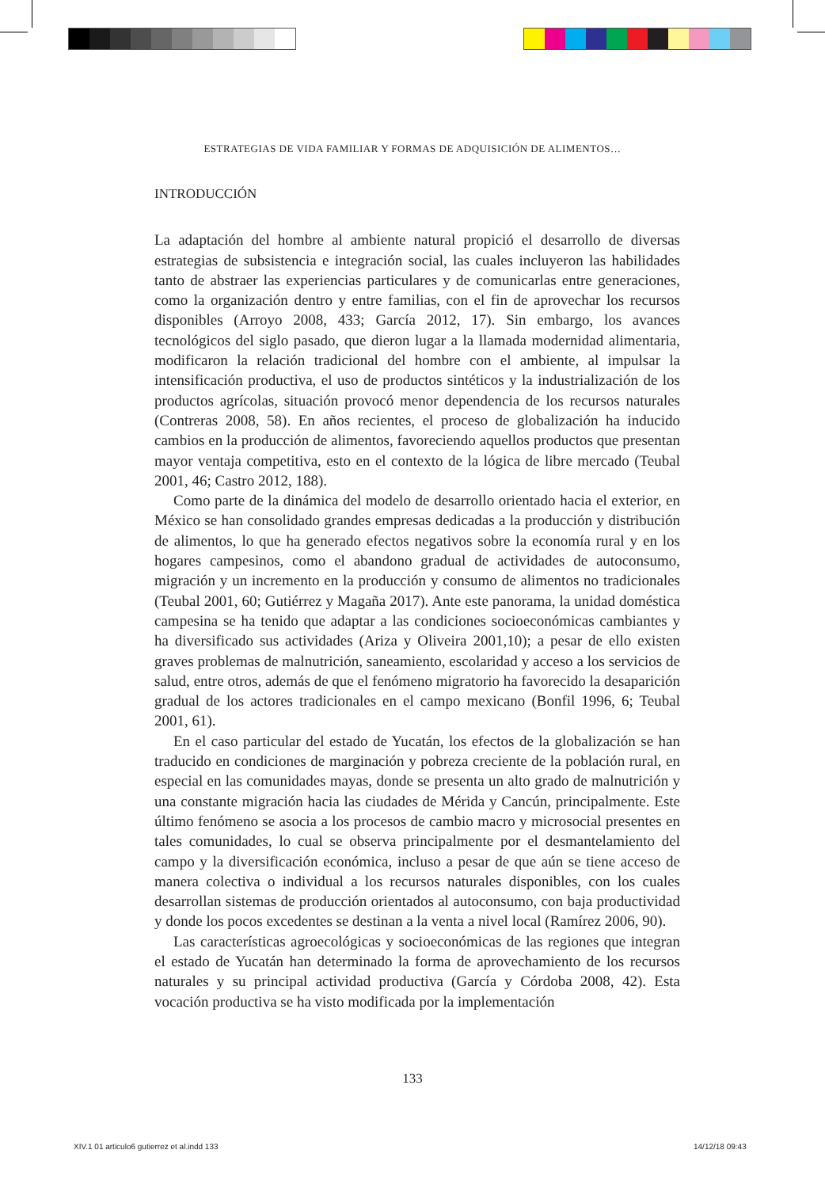ESTRATEGIAS DE VIDA FAMILIAR Y FORMAS DE ADQUISICIÓN DE ALIMENTOS…
INTRODUCCIÓN
La adaptación del hombre al ambiente natural propició el desarrollo de diversas estrategias de subsistencia e integración social, las cuales incluyeron las habilidades tanto de abstraer las experiencias particulares y de comunicarlas entre generaciones, como la organización dentro y entre familias, con el fin de aprovechar los recursos disponibles (Arroyo 2008, 433; García 2012, 17). Sin embargo, los avances tecnológicos del siglo pasado, que dieron lugar a la llamada modernidad alimentaria, modificaron la relación tradicional del hombre con el ambiente, al impulsar la intensificación productiva, el uso de productos sintéticos y la industrialización de los productos agrícolas, situación provocó menor dependencia de los recursos naturales (Contreras 2008, 58). En años recientes, el proceso de globalización ha inducido cambios en la producción de alimentos, favoreciendo aquellos productos que presentan mayor ventaja competitiva, esto en el contexto de la lógica de libre mercado (Teubal 2001, 46; Castro 2012, 188).
Como parte de la dinámica del modelo de desarrollo orientado hacia el exterior, en México se han consolidado grandes empresas dedicadas a la producción y distribución de alimentos, lo que ha generado efectos negativos sobre la economía rural y en los hogares campesinos, como el abandono gradual de actividades de autoconsumo, migración y un incremento en la producción y consumo de alimentos no tradicionales (Teubal 2001, 60; Gutiérrez y Magaña 2017). Ante este panorama, la unidad doméstica campesina se ha tenido que adaptar a las condiciones socioeconómicas cambiantes y ha diversificado sus actividades (Ariza y Oliveira 2001,10); a pesar de ello existen graves problemas de malnutrición, saneamiento, escolaridad y acceso a los servicios de salud, entre otros, además de que el fenómeno migratorio ha favorecido la desaparición gradual de los actores tradicionales en el campo mexicano (Bonfil 1996, 6; Teubal 2001, 61).
En el caso particular del estado de Yucatán, los efectos de la globalización se han traducido en condiciones de marginación y pobreza creciente de la población rural, en especial en las comunidades mayas, donde se presenta un alto grado de malnutrición y una constante migración hacia las ciudades de Mérida y Cancún, principalmente. Este último fenómeno se asocia a los procesos de cambio macro y microsocial presentes en tales comunidades, lo cual se observa principalmente por el desmantelamiento del campo y la diversificación económica, incluso a pesar de que aún se tiene acceso de manera colectiva o individual a los recursos naturales disponibles, con los cuales desarrollan sistemas de producción orientados al autoconsumo, con baja productividad y donde los pocos excedentes se destinan a la venta a nivel local (Ramírez 2006, 90).
Las características agroecológicas y socioeconómicas de las regiones que integran el estado de Yucatán han determinado la forma de aprovechamiento de los recursos naturales y su principal actividad productiva (García y Córdoba 2008, 42). Esta vocación productiva se ha visto modificada por la implementación
133
XIV.1 01 articulo6 gutierrez et al.indd 133
14/12/18 09:43